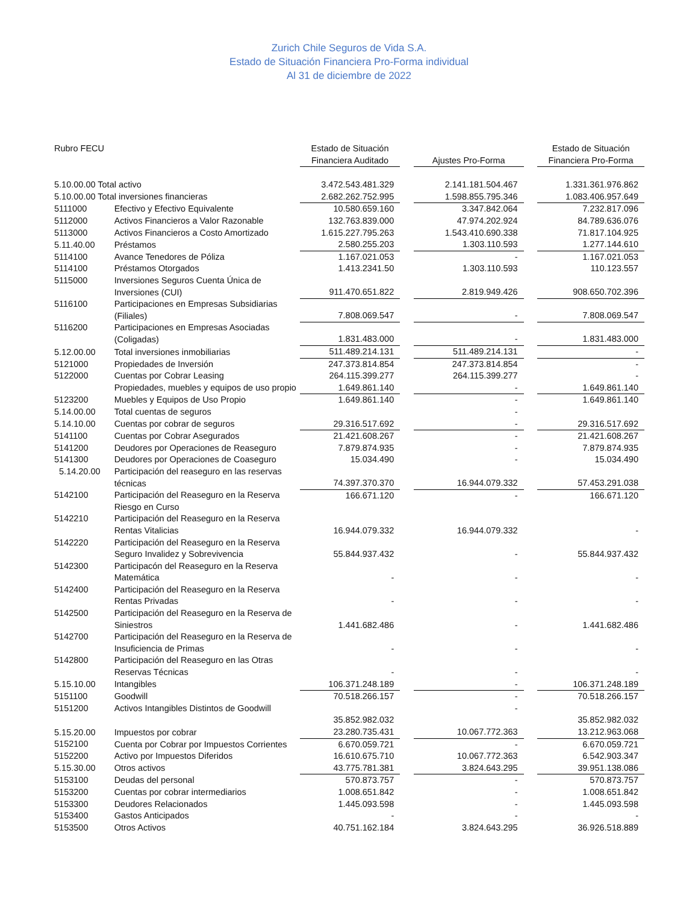Zurich Chile Seguros de Vida S.A.
Estado de Situación Financiera Pro-Forma individual
Al 31 de diciembre de 2022
| Rubro FECU | | Estado de Situación Financiera Auditado | | Ajustes Pro-Forma | | Estado de Situación Financiera Pro-Forma |
| --- | --- | --- | --- | --- | --- | --- |
| 5.10.00.00 Total activo | | 3.472.543.481.329 | | 2.141.181.504.467 | | 1.331.361.976.862 |
| 5.10.00.00 Total inversiones financieras | | 2.682.262.752.995 | | 1.598.855.795.346 | | 1.083.406.957.649 |
| 5111000 | Efectivo y Efectivo Equivalente | 10.580.659.160 | | 3.347.842.064 | | 7.232.817.096 |
| 5112000 | Activos Financieros a Valor Razonable | 132.763.839.000 | | 47.974.202.924 | | 84.789.636.076 |
| 5113000 | Activos Financieros a Costo Amortizado | 1.615.227.795.263 | | 1.543.410.690.338 | | 71.817.104.925 |
| 5.11.40.00 | Préstamos | 2.580.255.203 | | 1.303.110.593 | | 1.277.144.610 |
| 5114100 | Avance Tenedores de Póliza | 1.167.021.053 | | - | | 1.167.021.053 |
| 5114100 | Préstamos Otorgados | 1.413.2341.50 | | 1.303.110.593 | | 110.123.557 |
| 5115000 | Inversiones Seguros Cuenta Única de Inversiones (CUI) | 911.470.651.822 | | 2.819.949.426 | | 908.650.702.396 |
| 5116100 | Participaciones en Empresas Subsidiarias (Filiales) | 7.808.069.547 | | - | | 7.808.069.547 |
| 5116200 | Participaciones en Empresas Asociadas (Coligadas) | 1.831.483.000 | | - | | 1.831.483.000 |
| 5.12.00.00 | Total inversiones inmobiliarias | 511.489.214.131 | | 511.489.214.131 | | - |
| 5121000 | Propiedades de Inversión | 247.373.814.854 | | 247.373.814.854 | | - |
| 5122000 | Cuentas por Cobrar Leasing | 264.115.399.277 | | 264.115.399.277 | | - |
| | Propiedades, muebles y equipos de uso propio | 1.649.861.140 | | - | | 1.649.861.140 |
| 5123200 | Muebles y Equipos de Uso Propio | 1.649.861.140 | | - | | 1.649.861.140 |
| 5.14.00.00 | Total cuentas de seguros | | | - | | |
| 5.14.10.00 | Cuentas por cobrar de seguros | 29.316.517.692 | | - | | 29.316.517.692 |
| 5141100 | Cuentas por Cobrar Asegurados | 21.421.608.267 | | - | | 21.421.608.267 |
| 5141200 | Deudores por Operaciones de Reaseguro | 7.879.874.935 | | - | | 7.879.874.935 |
| 5141300 | Deudores por Operaciones de Coaseguro | 15.034.490 | | - | | 15.034.490 |
| 5.14.20.00 | Participación del reaseguro en las reservas técnicas | 74.397.370.370 | | 16.944.079.332 | | 57.453.291.038 |
| 5142100 | Participación del Reaseguro en la Reserva Riesgo en Curso | 166.671.120 | | - | | 166.671.120 |
| 5142210 | Participación del Reaseguro en la Reserva Rentas Vitalicias | 16.944.079.332 | | 16.944.079.332 | | - |
| 5142220 | Participación del Reaseguro en la Reserva Seguro Invalidez y Sobrevivencia | 55.844.937.432 | | - | | 55.844.937.432 |
| 5142300 | Participacón del Reaseguro en la Reserva Matemática | - | | - | | - |
| 5142400 | Participación del Reaseguro en la Reserva Rentas Privadas | - | | - | | - |
| 5142500 | Participación del Reaseguro en la Reserva de Siniestros | 1.441.682.486 | | - | | 1.441.682.486 |
| 5142700 | Participación del Reaseguro en la Reserva de Insuficiencia de Primas | - | | - | | - |
| 5142800 | Participación del Reaseguro en las Otras Reservas Técnicas | - | | - | | - |
| 5.15.10.00 | Intangibles | 106.371.248.189 | | - | | 106.371.248.189 |
| 5151100 | Goodwill | 70.518.266.157 | | - | | 70.518.266.157 |
| 5151200 | Activos Intangibles Distintos de Goodwill | 35.852.982.032 | | - | | 35.852.982.032 |
| 5.15.20.00 | Impuestos por cobrar | 23.280.735.431 | | 10.067.772.363 | | 13.212.963.068 |
| 5152100 | Cuenta por Cobrar por Impuestos Corrientes | 6.670.059.721 | | - | | 6.670.059.721 |
| 5152200 | Activo por Impuestos Diferidos | 16.610.675.710 | | 10.067.772.363 | | 6.542.903.347 |
| 5.15.30.00 | Otros activos | 43.775.781.381 | | 3.824.643.295 | | 39.951.138.086 |
| 5153100 | Deudas del personal | 570.873.757 | | - | | 570.873.757 |
| 5153200 | Cuentas por cobrar intermediarios | 1.008.651.842 | | - | | 1.008.651.842 |
| 5153300 | Deudores Relacionados | 1.445.093.598 | | - | | 1.445.093.598 |
| 5153400 | Gastos Anticipados | - | | - | | - |
| 5153500 | Otros Activos | 40.751.162.184 | | 3.824.643.295 | | 36.926.518.889 |